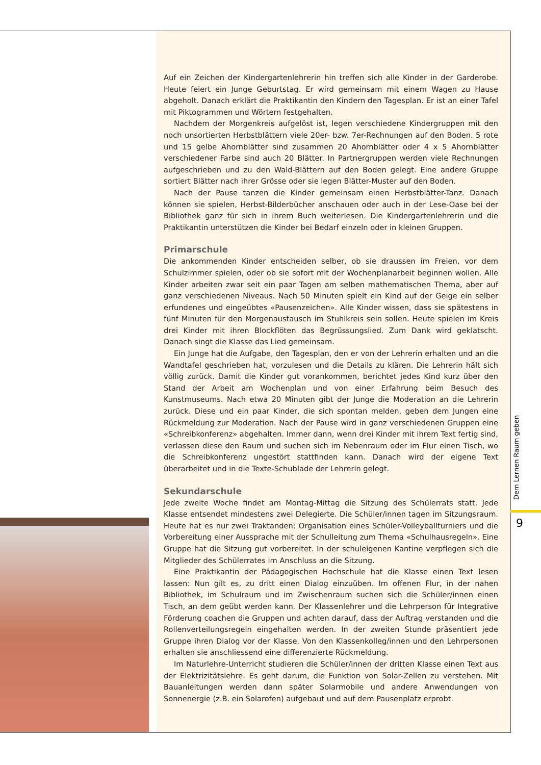Auf ein Zeichen der Kindergartenlehrerin hin treffen sich alle Kinder in der Garderobe. Heute feiert ein Junge Geburtstag. Er wird gemeinsam mit einem Wagen zu Hause abgeholt. Danach erklärt die Praktikantin den Kindern den Tagesplan. Er ist an einer Tafel mit Piktogrammen und Wörtern festgehalten.
Nachdem der Morgenkreis aufgelöst ist, legen verschiedene Kindergruppen mit den noch unsortierten Herbstblättern viele 20er- bzw. 7er-Rechnungen auf den Boden. 5 rote und 15 gelbe Ahornblätter sind zusammen 20 Ahornblätter oder 4 x 5 Ahornblätter verschiedener Farbe sind auch 20 Blätter. In Partnergruppen werden viele Rechnungen aufgeschrieben und zu den Wald-Blättern auf den Boden gelegt. Eine andere Gruppe sortiert Blätter nach ihrer Grösse oder sie legen Blätter-Muster auf den Boden.
Nach der Pause tanzen die Kinder gemeinsam einen Herbstblätter-Tanz. Danach können sie spielen, Herbst-Bilderbücher anschauen oder auch in der Lese-Oase bei der Bibliothek ganz für sich in ihrem Buch weiterlesen. Die Kindergartenlehrerin und die Praktikantin unterstützen die Kinder bei Bedarf einzeln oder in kleinen Gruppen.
Primarschule
Die ankommenden Kinder entscheiden selber, ob sie draussen im Freien, vor dem Schulzimmer spielen, oder ob sie sofort mit der Wochenplanarbeit beginnen wollen. Alle Kinder arbeiten zwar seit ein paar Tagen am selben mathematischen Thema, aber auf ganz verschiedenen Niveaus. Nach 50 Minuten spielt ein Kind auf der Geige ein selber erfundenes und eingeübtes «Pausenzeichen». Alle Kinder wissen, dass sie spätestens in fünf Minuten für den Morgenaustausch im Stuhlkreis sein sollen. Heute spielen im Kreis drei Kinder mit ihren Blockflöten das Begrüssungslied. Zum Dank wird geklatscht. Danach singt die Klasse das Lied gemeinsam.
Ein Junge hat die Aufgabe, den Tagesplan, den er von der Lehrerin erhalten und an die Wandtafel geschrieben hat, vorzulesen und die Details zu klären. Die Lehrerin hält sich völlig zurück. Damit die Kinder gut vorankommen, berichtet jedes Kind kurz über den Stand der Arbeit am Wochenplan und von einer Erfahrung beim Besuch des Kunstmuseums. Nach etwa 20 Minuten gibt der Junge die Moderation an die Lehrerin zurück. Diese und ein paar Kinder, die sich spontan melden, geben dem Jungen eine Rückmeldung zur Moderation. Nach der Pause wird in ganz verschiedenen Gruppen eine «Schreibkonferenz» abgehalten. Immer dann, wenn drei Kinder mit ihrem Text fertig sind, verlassen diese den Raum und suchen sich im Nebenraum oder im Flur einen Tisch, wo die Schreibkonferenz ungestört stattfinden kann. Danach wird der eigene Text überarbeitet und in die Texte-Schublade der Lehrerin gelegt.
Sekundarschule
Jede zweite Woche findet am Montag-Mittag die Sitzung des Schülerrats statt. Jede Klasse entsendet mindestens zwei Delegierte. Die Schüler/innen tagen im Sitzungsraum. Heute hat es nur zwei Traktanden: Organisation eines Schüler-Volleyballturniers und die Vorbereitung einer Aussprache mit der Schulleitung zum Thema «Schulhausregeln». Eine Gruppe hat die Sitzung gut vorbereitet. In der schuleigenen Kantine verpflegen sich die Mitglieder des Schülerrates im Anschluss an die Sitzung.
Eine Praktikantin der Pädagogischen Hochschule hat die Klasse einen Text lesen lassen: Nun gilt es, zu dritt einen Dialog einzuüben. Im offenen Flur, in der nahen Bibliothek, im Schulraum und im Zwischenraum suchen sich die Schüler/innen einen Tisch, an dem geübt werden kann. Der Klassenlehrer und die Lehrperson für Integrative Förderung coachen die Gruppen und achten darauf, dass der Auftrag verstanden und die Rollenverteilungsregeln eingehalten werden. In der zweiten Stunde präsentiert jede Gruppe ihren Dialog vor der Klasse. Von den Klassenkolleg/innen und den Lehrpersonen erhalten sie anschliessend eine differenzierte Rückmeldung.
Im Naturlehre-Unterricht studieren die Schüler/innen der dritten Klasse einen Text aus der Elektrizitätslehre. Es geht darum, die Funktion von Solar-Zellen zu verstehen. Mit Bauanleitungen werden dann später Solarmobile und andere Anwendungen von Sonnenergie (z.B. ein Solarofen) aufgebaut und auf dem Pausenplatz erprobt.
Dem Lernen Raum geben
9